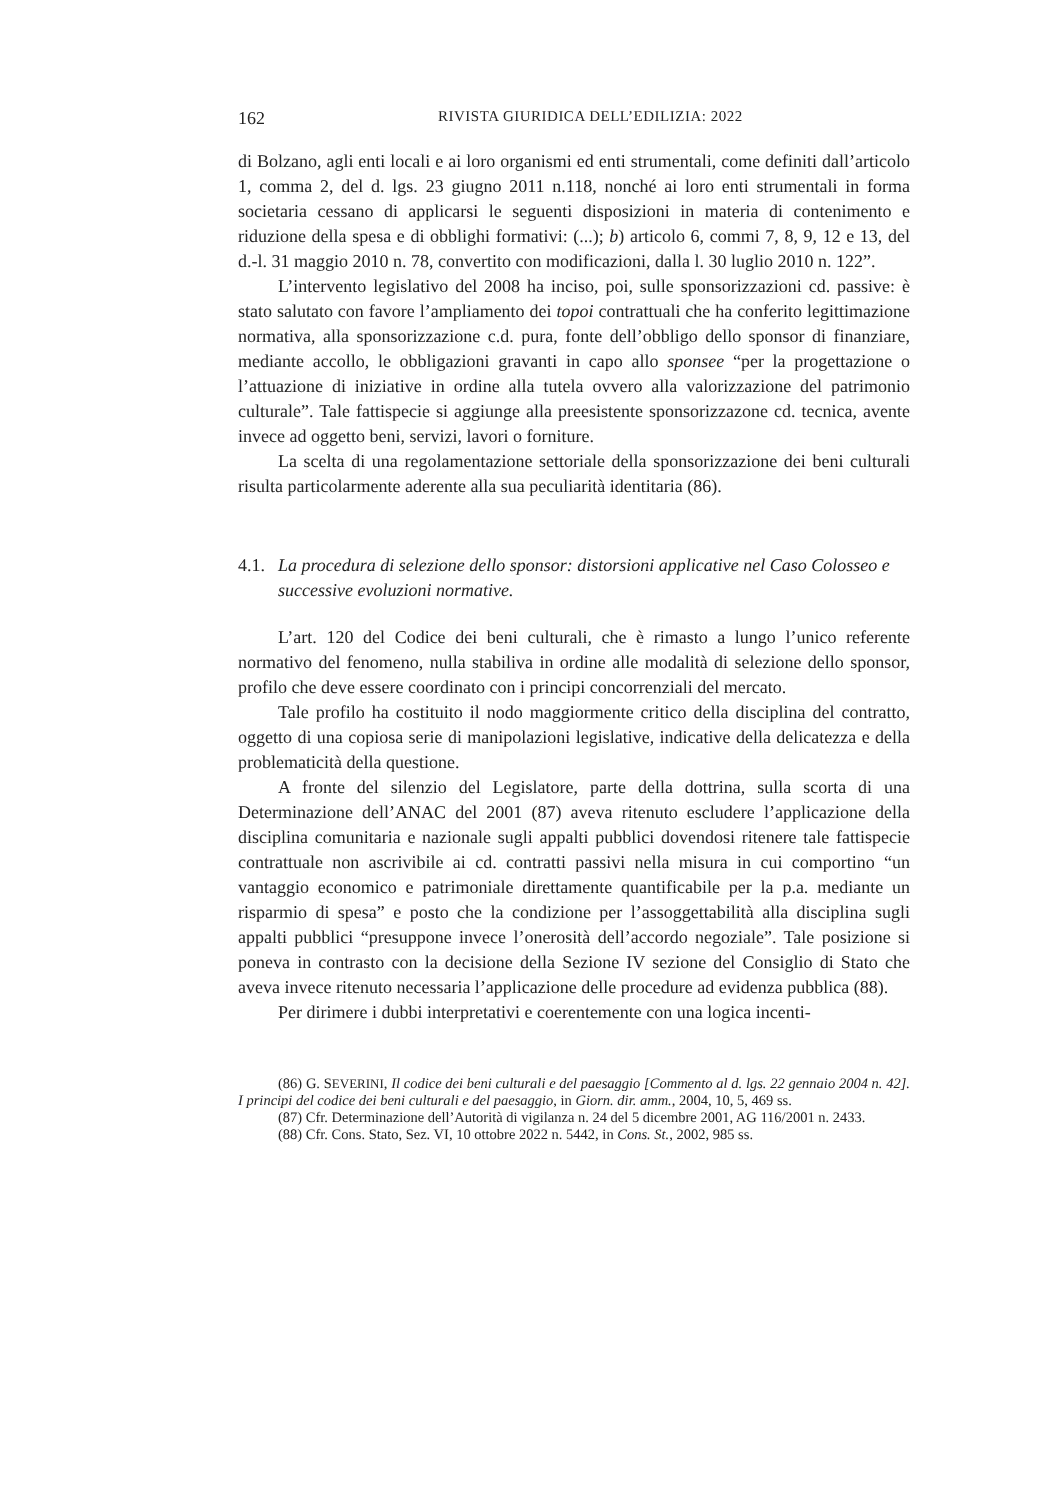162 RIVISTA GIURIDICA DELL’EDILIZIA: 2022
di Bolzano, agli enti locali e ai loro organismi ed enti strumentali, come definiti dall’articolo 1, comma 2, del d. lgs. 23 giugno 2011 n.118, nonché ai loro enti strumentali in forma societaria cessano di applicarsi le seguenti disposizioni in materia di contenimento e riduzione della spesa e di obblighi formativi: (...); b) articolo 6, commi 7, 8, 9, 12 e 13, del d.-l. 31 maggio 2010 n. 78, convertito con modificazioni, dalla l. 30 luglio 2010 n. 122”.
L’intervento legislativo del 2008 ha inciso, poi, sulle sponsorizzazioni cd. passive: è stato salutato con favore l’ampliamento dei topoi contrattuali che ha conferito legittimazione normativa, alla sponsorizzazione c.d. pura, fonte dell’obbligo dello sponsor di finanziare, mediante accollo, le obbligazioni gravanti in capo allo sponsee “per la progettazione o l’attuazione di iniziative in ordine alla tutela ovvero alla valorizzazione del patrimonio culturale”. Tale fattispecie si aggiunge alla preesistente sponsorizzazone cd. tecnica, avente invece ad oggetto beni, servizi, lavori o forniture.
La scelta di una regolamentazione settoriale della sponsorizzazione dei beni culturali risulta particolarmente aderente alla sua peculiarità identitaria (86).
4.1. La procedura di selezione dello sponsor: distorsioni applicative nel Caso Colosseo e successive evoluzioni normative.
L’art. 120 del Codice dei beni culturali, che è rimasto a lungo l’unico referente normativo del fenomeno, nulla stabiliva in ordine alle modalità di selezione dello sponsor, profilo che deve essere coordinato con i principi concorrenziali del mercato.
Tale profilo ha costituito il nodo maggiormente critico della disciplina del contratto, oggetto di una copiosa serie di manipolazioni legislative, indicative della delicatezza e della problematicità della questione.
A fronte del silenzio del Legislatore, parte della dottrina, sulla scorta di una Determinazione dell’ANAC del 2001 (87) aveva ritenuto escludere l’applicazione della disciplina comunitaria e nazionale sugli appalti pubblici dovendosi ritenere tale fattispecie contrattuale non ascrivibile ai cd. contratti passivi nella misura in cui comportino “un vantaggio economico e patrimoniale direttamente quantificabile per la p.a. mediante un risparmio di spesa” e posto che la condizione per l’assoggettabilità alla disciplina sugli appalti pubblici “presuppone invece l’onerosità dell’accordo negoziale”. Tale posizione si poneva in contrasto con la decisione della Sezione IV sezione del Consiglio di Stato che aveva invece ritenuto necessaria l’applicazione delle procedure ad evidenza pubblica (88).
Per dirimere i dubbi interpretativi e coerentemente con una logica incenti-
(86) G. SEVERINI, Il codice dei beni culturali e del paesaggio [Commento al d. lgs. 22 gennaio 2004 n. 42]. I principi del codice dei beni culturali e del paesaggio, in Giorn. dir. amm., 2004, 10, 5, 469 ss.
(87) Cfr. Determinazione dell’Autorità di vigilanza n. 24 del 5 dicembre 2001, AG 116/2001 n. 2433.
(88) Cfr. Cons. Stato, Sez. VI, 10 ottobre 2022 n. 5442, in Cons. St., 2002, 985 ss.